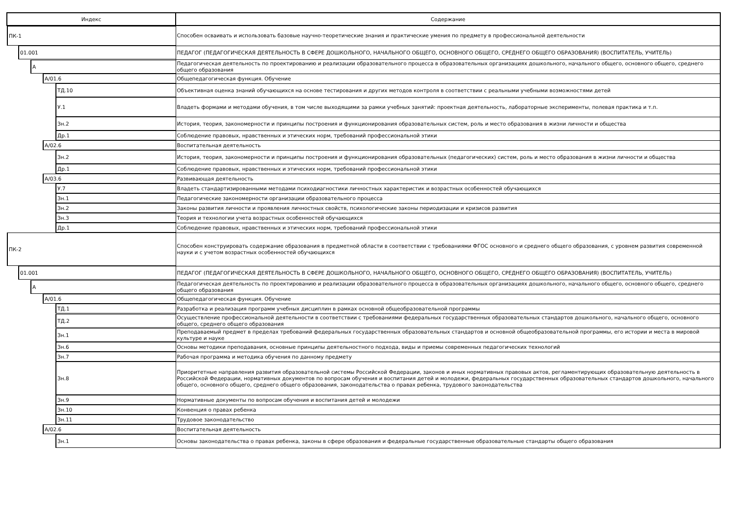| Индекс | Содержание |
| --- | --- |
| ПК-1 | Способен осваивать и использовать базовые научно-теоретические знания и практические умения по предмету в профессиональной деятельности |
| 01.001 | ПЕДАГОГ (ПЕДАГОГИЧЕСКАЯ ДЕЯТЕЛЬНОСТЬ В СФЕРЕ ДОШКОЛЬНОГО, НАЧАЛЬНОГО ОБЩЕГО, ОСНОВНОГО ОБЩЕГО, СРЕДНЕГО ОБЩЕГО ОБРАЗОВАНИЯ) (ВОСПИТАТЕЛЬ, УЧИТЕЛЬ) |
| А | Педагогическая деятельность по проектированию и реализации образовательного процесса в образовательных организациях дошкольного, начального общего, основного общего, среднего общего образования |
| А/01.6 | Общепедагогическая функция. Обучение |
| ТД.10 | Объективная оценка знаний обучающихся на основе тестирования и других методов контроля в соответствии с реальными учебными возможностями детей |
| У.1 | Владеть формами и методами обучения, в том числе выходящими за рамки учебных занятий: проектная деятельность, лабораторные эксперименты, полевая практика и т.п. |
| Зн.2 | История, теория, закономерности и принципы построения и функционирования образовательных систем, роль и место образования в жизни личности и общества |
| Др.1 | Соблюдение правовых, нравственных и этических норм, требований профессиональной этики |
| А/02.6 | Воспитательная деятельность |
| Зн.2 | История, теория, закономерности и принципы построения и функционирования образовательных (педагогических) систем, роль и место образования в жизни личности и общества |
| Др.1 | Соблюдение правовых, нравственных и этических норм, требований профессиональной этики |
| А/03.6 | Развивающая деятельность |
| У.7 | Владеть стандартизированными методами психодиагностики личностных характеристик и возрастных особенностей обучающихся |
| Зн.1 | Педагогические закономерности организации образовательного процесса |
| Зн.2 | Законы развития личности и проявления личностных свойств, психологические законы периодизации и кризисов развития |
| Зн.3 | Теория и технологии учета возрастных особенностей обучающихся |
| Др.1 | Соблюдение правовых, нравственных и этических норм, требований профессиональной этики |
| ПК-2 | Способен конструировать содержание образования в предметной области в соответствии с требованиями ФГОС основного и среднего общего образования, с уровнем развития современной науки и с учетом возрастных особенностей обучающихся |
| 01.001 | ПЕДАГОГ (ПЕДАГОГИЧЕСКАЯ ДЕЯТЕЛЬНОСТЬ В СФЕРЕ ДОШКОЛЬНОГО, НАЧАЛЬНОГО ОБЩЕГО, ОСНОВНОГО ОБЩЕГО, СРЕДНЕГО ОБЩЕГО ОБРАЗОВАНИЯ) (ВОСПИТАТЕЛЬ, УЧИТЕЛЬ) |
| А | Педагогическая деятельность по проектированию и реализации образовательного процесса в образовательных организациях дошкольного, начального общего, основного общего, среднего общего образования |
| А/01.6 | Общепедагогическая функция. Обучение |
| ТД.1 | Разработка и реализация программ учебных дисциплин в рамках основной общеобразовательной программы |
| ТД.2 | Осуществление профессиональной деятельности в соответствии с требованиями федеральных государственных образовательных стандартов дошкольного, начального общего, основного общего, среднего общего образования |
| Зн.1 | Преподаваемый предмет в пределах требований федеральных государственных образовательных стандартов и основной общеобразовательной программы, его истории и места в мировой культуре и науке |
| Зн.6 | Основы методики преподавания, основные принципы деятельностного подхода, виды и приемы современных педагогических технологий |
| Зн.7 | Рабочая программа и методика обучения по данному предмету |
| Зн.8 | Приоритетные направления развития образовательной системы Российской Федерации, законов и иных нормативных правовых актов, регламентирующих образовательную деятельность в Российской Федерации, нормативных документов по вопросам обучения и воспитания детей и молодежи, федеральных государственных образовательных стандартов дошкольного, начального общего, основного общего, среднего общего образования, законодательства о правах ребенка, трудового законодательства |
| Зн.9 | Нормативные документы по вопросам обучения и воспитания детей и молодежи |
| Зн.10 | Конвенция о правах ребенка |
| Зн.11 | Трудовое законодательство |
| А/02.6 | Воспитательная деятельность |
| Зн.1 | Основы законодательства о правах ребенка, законы в сфере образования и федеральные государственные образовательные стандарты общего образования |